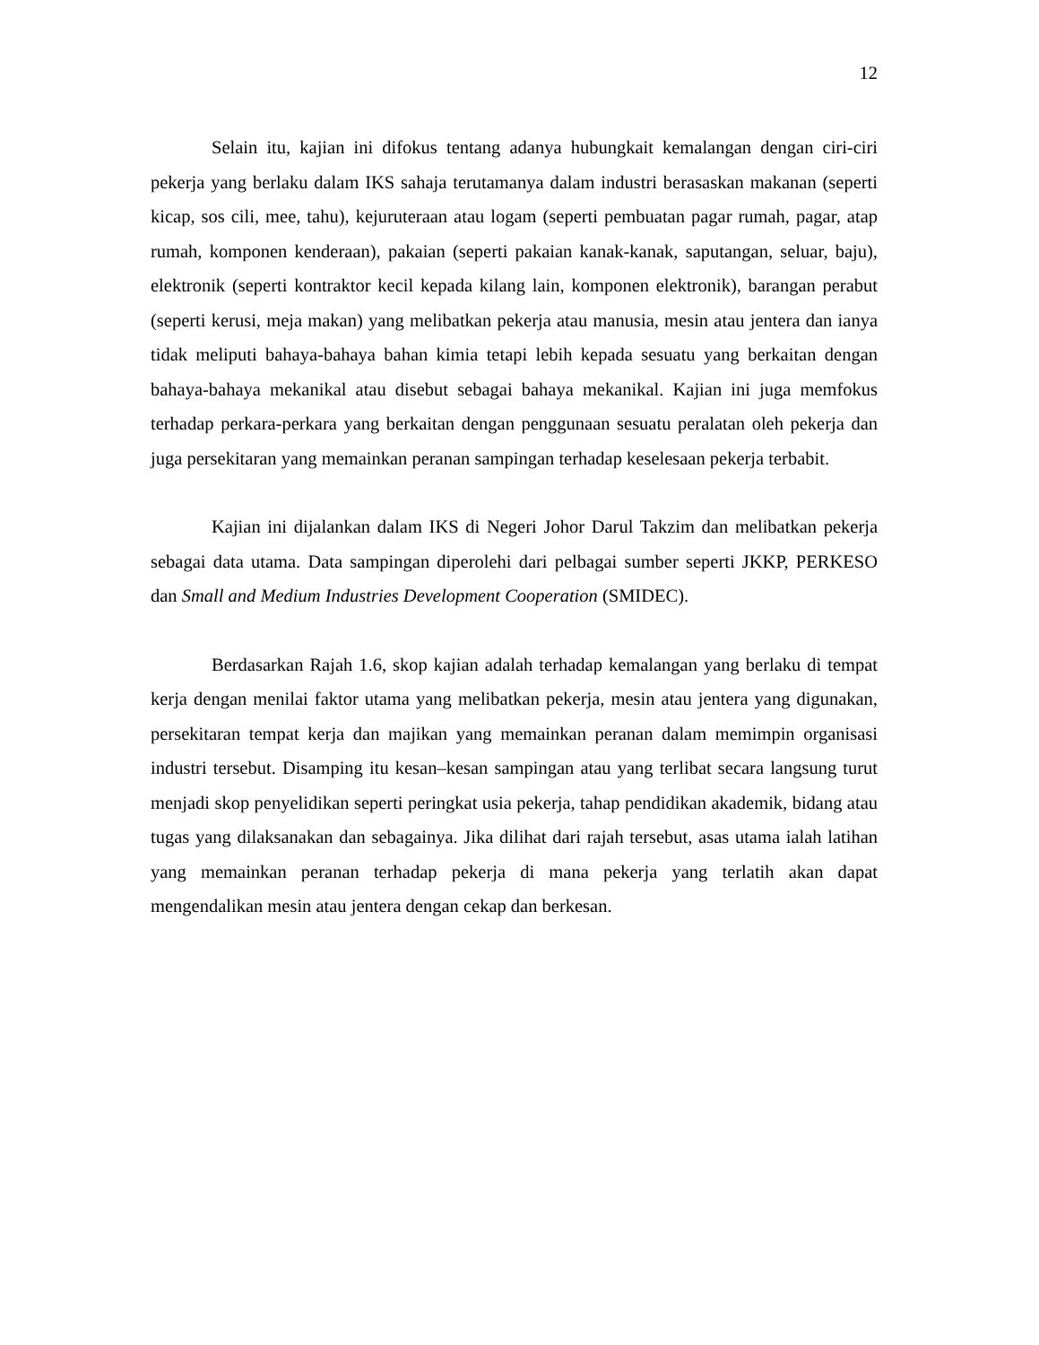12
Selain itu, kajian ini difokus tentang adanya hubungkait kemalangan dengan ciri-ciri pekerja yang berlaku dalam IKS sahaja terutamanya dalam industri berasaskan makanan (seperti kicap, sos cili, mee, tahu), kejuruteraan atau logam (seperti pembuatan pagar rumah, pagar, atap rumah, komponen kenderaan), pakaian (seperti pakaian kanak-kanak, saputangan, seluar, baju), elektronik (seperti kontraktor kecil kepada kilang lain, komponen elektronik), barangan perabut (seperti kerusi, meja makan) yang melibatkan pekerja atau manusia, mesin atau jentera dan ianya tidak meliputi bahaya-bahaya bahan kimia tetapi lebih kepada sesuatu yang berkaitan dengan bahaya-bahaya mekanikal atau disebut sebagai bahaya mekanikal. Kajian ini juga memfokus terhadap perkara-perkara yang berkaitan dengan penggunaan sesuatu peralatan oleh pekerja dan juga persekitaran yang memainkan peranan sampingan terhadap keselesaan pekerja terbabit.
Kajian ini dijalankan dalam IKS di Negeri Johor Darul Takzim dan melibatkan pekerja sebagai data utama. Data sampingan diperolehi dari pelbagai sumber seperti JKKP, PERKESO dan Small and Medium Industries Development Cooperation (SMIDEC).
Berdasarkan Rajah 1.6, skop kajian adalah terhadap kemalangan yang berlaku di tempat kerja dengan menilai faktor utama yang melibatkan pekerja, mesin atau jentera yang digunakan, persekitaran tempat kerja dan majikan yang memainkan peranan dalam memimpin organisasi industri tersebut. Disamping itu kesan–kesan sampingan atau yang terlibat secara langsung turut menjadi skop penyelidikan seperti peringkat usia pekerja, tahap pendidikan akademik, bidang atau tugas yang dilaksanakan dan sebagainya. Jika dilihat dari rajah tersebut, asas utama ialah latihan yang memainkan peranan terhadap pekerja di mana pekerja yang terlatih akan dapat mengendalikan mesin atau jentera dengan cekap dan berkesan.